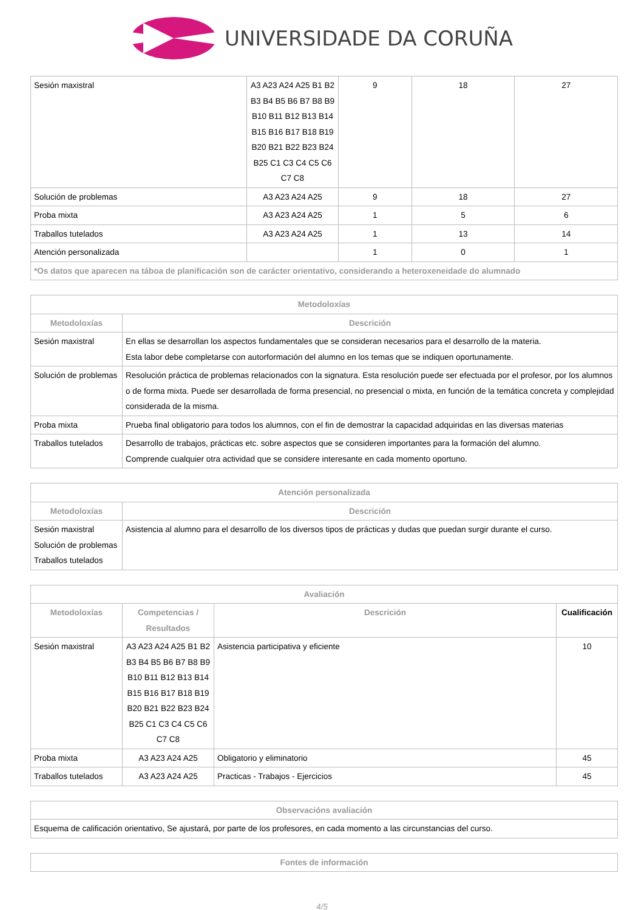UNIVERSIDADE DA CORUÑA
| Sesión maxistral | A3 A23 A24 A25 B1 B2 B3 B4 B5 B6 B7 B8 B9 B10 B11 B12 B13 B14 B15 B16 B17 B18 B19 B20 B21 B22 B23 B24 B25 C1 C3 C4 C5 C6 C7 C8 | 9 | 18 | 27 |
| Solución de problemas | A3 A23 A24 A25 | 9 | 18 | 27 |
| Proba mixta | A3 A23 A24 A25 | 1 | 5 | 6 |
| Traballos tutelados | A3 A23 A24 A25 | 1 | 13 | 14 |
| Atención personalizada | | 1 | 0 | 1 |
| *Os datos que aparecen na táboa de planificación son de carácter orientativo, considerando a heteroxeneidade do alumnado | | | | |
| Metodoloxías | |
| --- | --- |
| Metodoloxías | Descrición |
| Sesión maxistral | En ellas se desarrollan los aspectos fundamentales que se consideran necesarios para el desarrollo de la materia. Esta labor debe completarse con autorformación del alumno en los temas que se indiquen oportunamente. |
| Solución de problemas | Resolución práctica de problemas relacionados con la signatura. Esta resolución puede ser efectuada por el profesor, por los alumnos o de forma mixta. Puede ser desarrollada de forma presencial, no presencial o mixta, en función de la temática concreta y complejidad considerada de la misma. |
| Proba mixta | Prueba final obligatorio para todos los alumnos, con el fin de demostrar la capacidad adquiridas en las diversas materias |
| Traballos tutelados | Desarrollo de trabajos, prácticas etc. sobre aspectos que se consideren importantes para la formación del alumno. Comprende cualquier otra actividad que se considere interesante en cada momento oportuno. |
| Atención personalizada | |
| --- | --- |
| Metodoloxías | Descrición |
| Sesión maxistral Solución de problemas Traballos tutelados | Asistencia al alumno para el desarrollo de los diversos tipos de prácticas y dudas que puedan surgir durante el curso. |
| Avaliación | | | |
| --- | --- | --- | --- |
| Metodoloxías | Competencias / Resultados | Descrición | Cualificación |
| Sesión maxistral | A3 A23 A24 A25 B1 B2 B3 B4 B5 B6 B7 B8 B9 B10 B11 B12 B13 B14 B15 B16 B17 B18 B19 B20 B21 B22 B23 B24 B25 C1 C3 C4 C5 C6 C7 C8 | Asistencia participativa y eficiente | 10 |
| Proba mixta | A3 A23 A24 A25 | Obligatorio y eliminatorio | 45 |
| Traballos tutelados | A3 A23 A24 A25 | Practicas - Trabajos - Ejercicios | 45 |
| Observacións avaliación |
| --- |
| Esquema de calificación orientativo, Se ajustará, por parte de los profesores, en cada momento a las circunstancias del curso. |
| Fontes de información |
| --- |
4/5